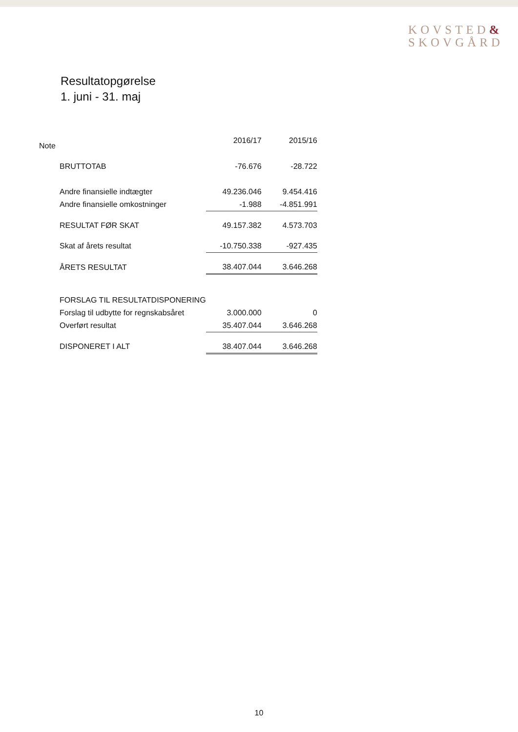KOVSTED&
SKOVGÅRD
Resultatopgørelse
1. juni - 31. maj
| Note | 2016/17 | 2015/16 |
| --- | --- | --- |
| BRUTTOTAB | -76.676 | -28.722 |
| Andre finansielle indtægter | 49.236.046 | 9.454.416 |
| Andre finansielle omkostninger | -1.988 | -4.851.991 |
| RESULTAT FØR SKAT | 49.157.382 | 4.573.703 |
| Skat af årets resultat | -10.750.338 | -927.435 |
| ÅRETS RESULTAT | 38.407.044 | 3.646.268 |
| FORSLAG TIL RESULTATDISPONERING | | |
| Forslag til udbytte for regnskabsåret | 3.000.000 | 0 |
| Overført resultat | 35.407.044 | 3.646.268 |
| DISPONERET I ALT | 38.407.044 | 3.646.268 |
10